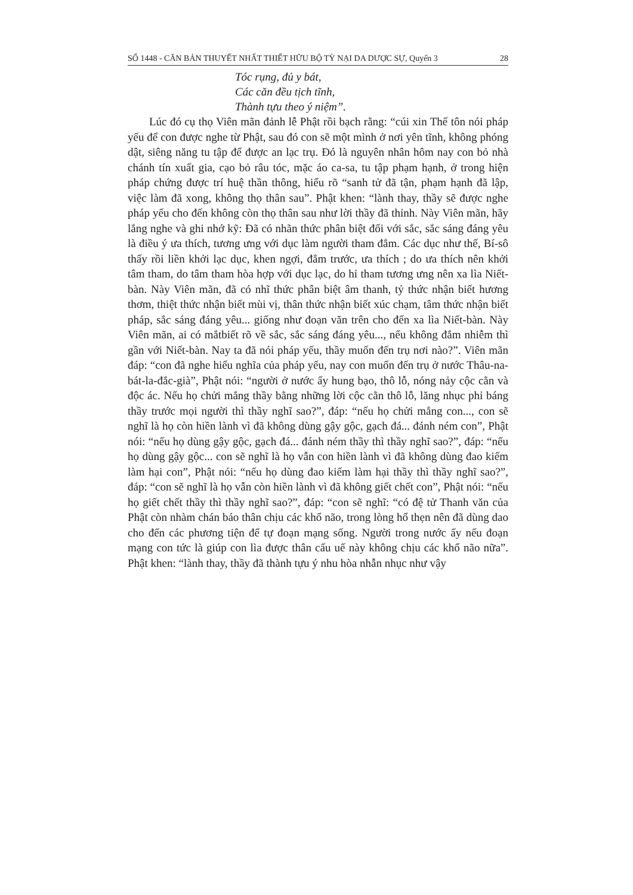SỐ 1448 - CĂN BẢN THUYẾT NHẤT THIẾT HỮU BỘ TỲ NẠI DA DƯỢC SỰ, Quyển 3 28
Tóc rụng, đủ y bát,
Các căn đều tịch tĩnh,
Thành tựu theo ý niệm”.
Lúc đó cụ thọ Viên mãn đảnh lễ Phật rồi bạch rằng: “cúi xin Thế tôn nói pháp yếu để con được nghe từ Phật, sau đó con sẽ một mình ở nơi yên tĩnh, không phóng dật, siêng năng tu tập để được an lạc trụ. Đó là nguyên nhân hôm nay con bỏ nhà chánh tín xuất gia, cạo bỏ râu tóc, mặc áo ca-sa, tu tập phạm hạnh, ở trong hiện pháp chứng được trí huệ thần thông, hiểu rõ “sanh tử đã tận, phạm hạnh đã lập, việc làm đã xong, không thọ thân sau”. Phật khen: “lành thay, thầy sẽ được nghe pháp yếu cho đến không còn thọ thân sau như lời thầy đã thỉnh. Này Viên mãn, hãy lắng nghe và ghi nhớ kỹ: Đã có nhãn thức phân biệt đối với sắc, sắc sáng đáng yêu là điều ý ưa thích, tương ưng với dục làm người tham đắm. Các dục như thế, Bí-sô thấy rồi liền khởi lạc dục, khen ngợi, đắm trước, ưa thích ; do ưa thích nên khởi tâm tham, do tâm tham hòa hợp với dục lạc, do hỉ tham tương ưng nên xa lìa Niết-bàn. Này Viên mãn, đã có nhĩ thức phân biệt âm thanh, tỷ thức nhận biết hương thơm, thiệt thức nhận biết mùi vị, thân thức nhận biết xúc chạm, tâm thức nhận biết pháp, sắc sáng đáng yêu... giống như đoạn văn trên cho đến xa lìa Niết-bàn. Này Viên mãn, ai có mắtbiết rõ về sắc, sắc sáng đáng yêu..., nếu không đắm nhiễm thì gần với Niết-bàn. Nay ta đã nói pháp yếu, thầy muốn đến trụ nơi nào?”. Viên mãn đáp: “con đã nghe hiểu nghĩa của pháp yếu, nay con muốn đến trụ ở nước Thâu-na-bát-la-đắc-già”, Phật nói: “người ở nước ấy hung bạo, thô lỗ, nóng nảy cộc cằn và độc ác. Nếu họ chửi mắng thầy bằng những lời cộc cằn thô lỗ, lăng nhục phỉ báng thầy trước mọi người thì thầy nghĩ sao?”, đáp: “nếu họ chửi mắng con..., con sẽ nghĩ là họ còn hiền lành vì đã không dùng gậy gộc, gạch đá... đánh ném con”, Phật nói: “nếu họ dùng gậy gộc, gạch đá... đánh ném thầy thì thầy nghĩ sao?”, đáp: “nếu họ dùng gậy gộc... con sẽ nghĩ là họ vẫn con hiền lành vì đã không dùng đao kiếm làm hại con”, Phật nói: “nếu họ dùng đao kiếm làm hại thầy thì thầy nghĩ sao?”, đáp: “con sẽ nghĩ là họ vẫn còn hiền lành vì đã không giết chết con”, Phật nói: “nếu họ giết chết thầy thì thầy nghĩ sao?”, đáp: “con sẽ nghĩ: “có đệ tử Thanh văn của Phật còn nhàm chán báo thân chịu các khổ não, trong lòng hổ thẹn nên đã dùng dao cho đến các phương tiện để tự đoạn mạng sống. Người trong nước ấy nếu đoạn mạng con tức là giúp con lìa được thân cấu uế này không chịu các khổ não nữa”. Phật khen: “lành thay, thầy đã thành tựu ý nhu hòa nhẫn nhục như vậy